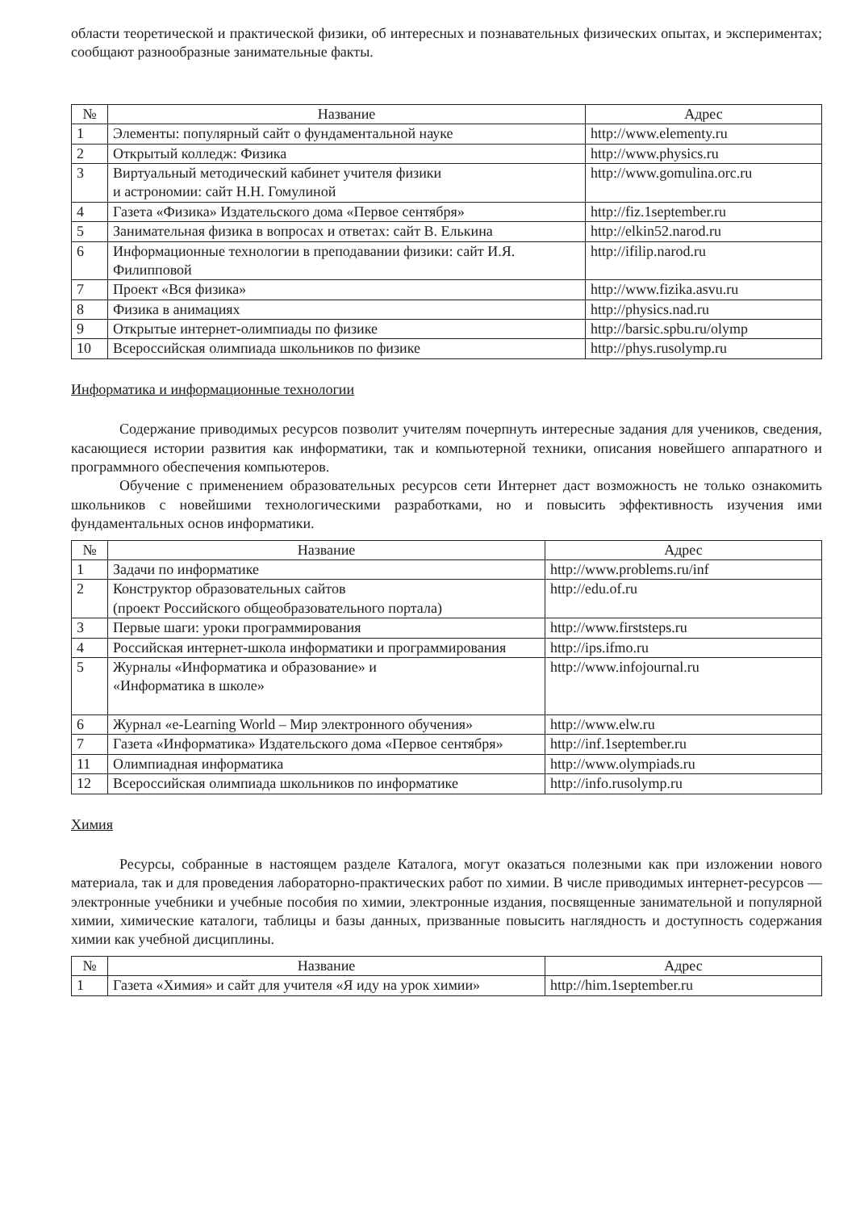области теоретической и практической физики, об интересных и познавательных физических опытах, и экспериментах; сообщают разнообразные занимательные факты.
| № | Название | Адрес |
| --- | --- | --- |
| 1 | Элементы: популярный сайт о фундаментальной науке | http://www.elementy.ru |
| 2 | Открытый колледж: Физика | http://www.physics.ru |
| 3 | Виртуальный методический кабинет учителя физики и астрономии: сайт Н.Н. Гомулиной | http://www.gomulina.orc.ru |
| 4 | Газета «Физика» Издательского дома «Первое сентября» | http://fiz.1september.ru |
| 5 | Занимательная физика в вопросах и ответах: сайт В. Елькина | http://elkin52.narod.ru |
| 6 | Информационные технологии в преподавании физики: сайт И.Я. Филипповой | http://ifilip.narod.ru |
| 7 | Проект «Вся физика» | http://www.fizika.asvu.ru |
| 8 | Физика в анимациях | http://physics.nad.ru |
| 9 | Открытые интернет-олимпиады по физике | http://barsic.spbu.ru/olymp |
| 10 | Всероссийская олимпиада школьников по физике | http://phys.rusolymp.ru |
Информатика и информационные технологии
Содержание приводимых ресурсов позволит учителям почерпнуть интересные задания для учеников, сведения, касающиеся истории развития как информатики, так и компьютерной техники, описания новейшего аппаратного и программного обеспечения компьютеров.
Обучение с применением образовательных ресурсов сети Интернет даст возможность не только ознакомить школьников с новейшими технологическими разработками, но и повысить эффективность изучения ими фундаментальных основ информатики.
| № | Название | Адрес |
| --- | --- | --- |
| 1 | Задачи по информатике | http://www.problems.ru/inf |
| 2 | Конструктор образовательных сайтов (проект Российского общеобразовательного портала) | http://edu.of.ru |
| 3 | Первые шаги: уроки программирования | http://www.firststeps.ru |
| 4 | Российская интернет-школа информатики и программирования | http://ips.ifmo.ru |
| 5 | Журналы «Информатика и образование» и «Информатика в школе» | http://www.infojournal.ru |
| 6 | Журнал «e-Learning World – Мир электронного обучения» | http://www.elw.ru |
| 7 | Газета «Информатика» Издательского дома «Первое сентября» | http://inf.1september.ru |
| 11 | Олимпиадная информатика | http://www.olympiads.ru |
| 12 | Всероссийская олимпиада школьников по информатике | http://info.rusolymp.ru |
Химия
Ресурсы, собранные в настоящем разделе Каталога, могут оказаться полезными как при изложении нового материала, так и для проведения лабораторно-практических работ по химии. В числе приводимых интернет-ресурсов — электронные учебники и учебные пособия по химии, электронные издания, посвященные занимательной и популярной химии, химические каталоги, таблицы и базы данных, призванные повысить наглядность и доступность содержания химии как учебной дисциплины.
| № | Название | Адрес |
| --- | --- | --- |
| 1 | Газета «Химия» и сайт для учителя «Я иду на урок химии» | http://him.1september.ru |